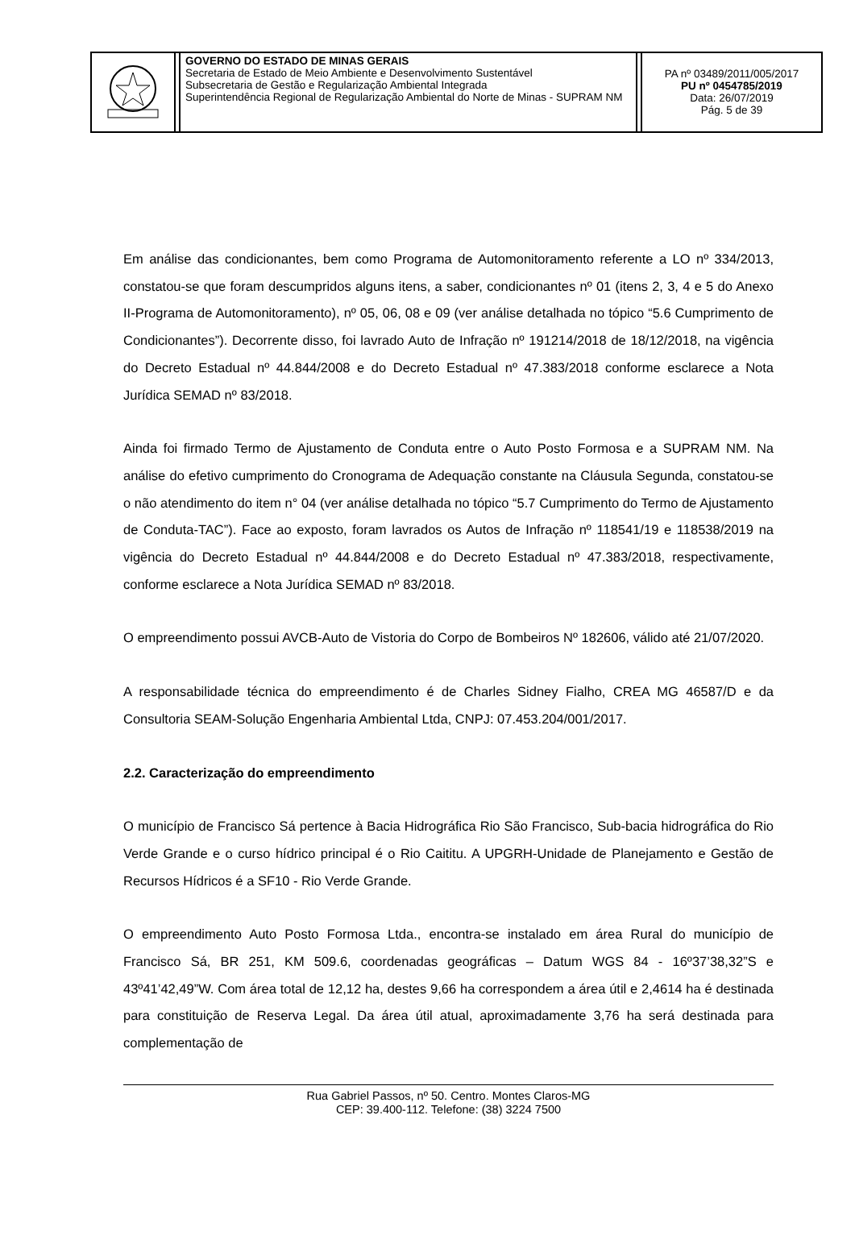| | | GOVERNO DO ESTADO DE MINAS GERAIS Secretaria de Estado de Meio Ambiente e Desenvolvimento Sustentável Subsecretaria de Gestão e Regularização Ambiental Integrada Superintendência Regional de Regularização Ambiental do Norte de Minas - SUPRAM NM | | PA nº 03489/2011/005/2017 PU nº 0454785/2019 Data: 26/07/2019 Pág. 5 de 39 |
Em análise das condicionantes, bem como Programa de Automonitoramento referente a LO nº 334/2013, constatou-se que foram descumpridos alguns itens, a saber, condicionantes nº 01 (itens 2, 3, 4 e 5 do Anexo II-Programa de Automonitoramento), nº 05, 06, 08 e 09 (ver análise detalhada no tópico “5.6 Cumprimento de Condicionantes”). Decorrente disso, foi lavrado Auto de Infração nº 191214/2018 de 18/12/2018, na vigência do Decreto Estadual nº 44.844/2008 e do Decreto Estadual nº 47.383/2018 conforme esclarece a Nota Jurídica SEMAD nº 83/2018.
Ainda foi firmado Termo de Ajustamento de Conduta entre o Auto Posto Formosa e a SUPRAM NM. Na análise do efetivo cumprimento do Cronograma de Adequação constante na Cláusula Segunda, constatou-se o não atendimento do item n° 04 (ver análise detalhada no tópico “5.7 Cumprimento do Termo de Ajustamento de Conduta-TAC”). Face ao exposto, foram lavrados os Autos de Infração nº 118541/19 e 118538/2019 na vigência do Decreto Estadual nº 44.844/2008 e do Decreto Estadual nº 47.383/2018, respectivamente, conforme esclarece a Nota Jurídica SEMAD nº 83/2018.
O empreendimento possui AVCB-Auto de Vistoria do Corpo de Bombeiros Nº 182606, válido até 21/07/2020.
A responsabilidade técnica do empreendimento é de Charles Sidney Fialho, CREA MG 46587/D e da Consultoria SEAM-Solução Engenharia Ambiental Ltda, CNPJ: 07.453.204/001/2017.
2.2. Caracterização do empreendimento
O município de Francisco Sá pertence à Bacia Hidrográfica Rio São Francisco, Sub-bacia hidrográfica do Rio Verde Grande e o curso hídrico principal é o Rio Caititu. A UPGRH-Unidade de Planejamento e Gestão de Recursos Hídricos é a SF10 - Rio Verde Grande.
O empreendimento Auto Posto Formosa Ltda., encontra-se instalado em área Rural do município de Francisco Sá, BR 251, KM 509.6, coordenadas geográficas – Datum WGS 84 - 16º37’38,32”S e 43º41’42,49”W. Com área total de 12,12 ha, destes 9,66 ha correspondem a área útil e 2,4614 ha é destinada para constituição de Reserva Legal. Da área útil atual, aproximadamente 3,76 ha será destinada para complementação de
Rua Gabriel Passos, nº 50. Centro. Montes Claros-MG
CEP: 39.400-112. Telefone: (38) 3224 7500